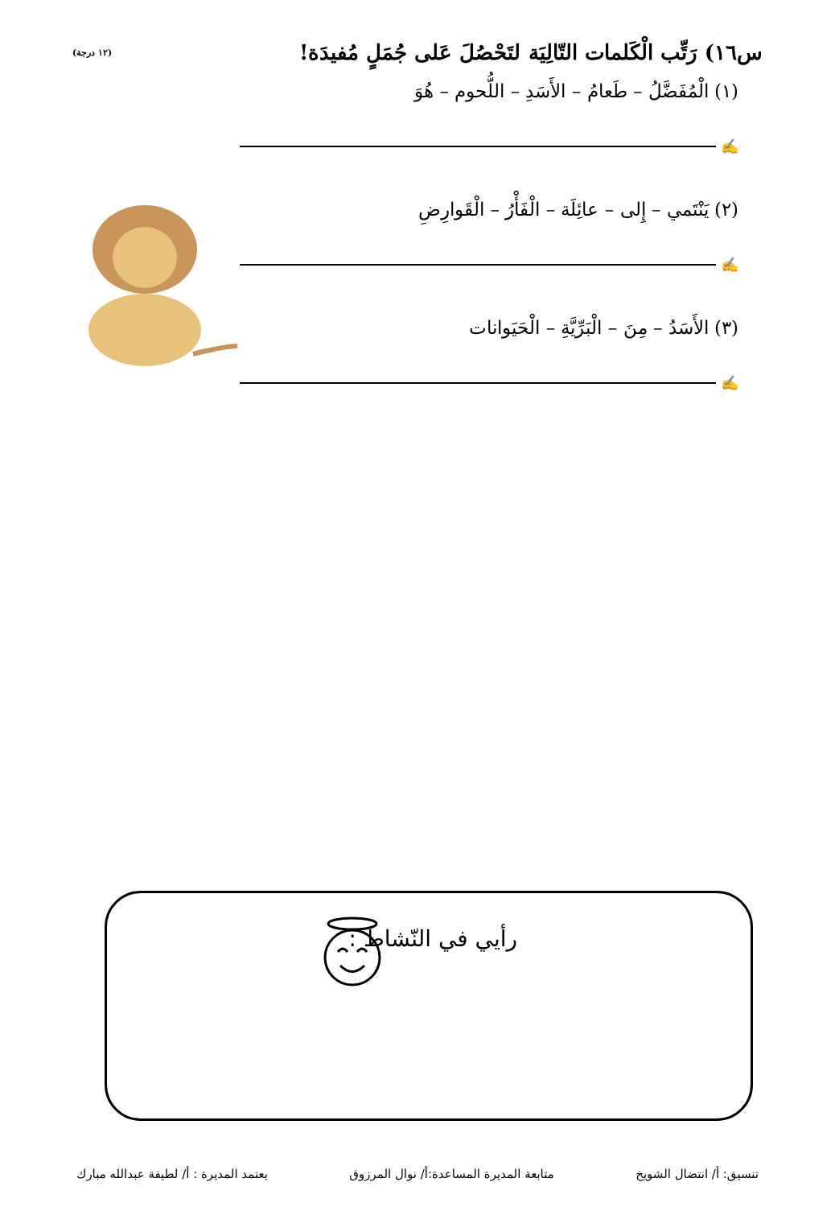س١٦) رَتِّب الْكَلمات التّالِيَة لتَحْصُلَ عَلى جُمَلٍ مُفيدَة!
(١٢ درجة)
(١) الْمُفَضَّلُ – طَعامُ – الأَسَدِ – اللُّحوم – هُوَ
✍
(٢) يَنْتَمي – إِلى – عائِلَة – الْفَأْرُ – الْقَوارِضِ
✍
(٣) الأَسَدُ – مِنَ – الْبَرِّيَّةِ – الْحَيَوانات
✍
رأيي في النّشاط :
تنسيق: أ/ انتضال الشويخ متابعة المديرة المساعدة:أ/ نوال المرزوق يعتمد المديرة : أ/ لطيفة عبدالله مبارك